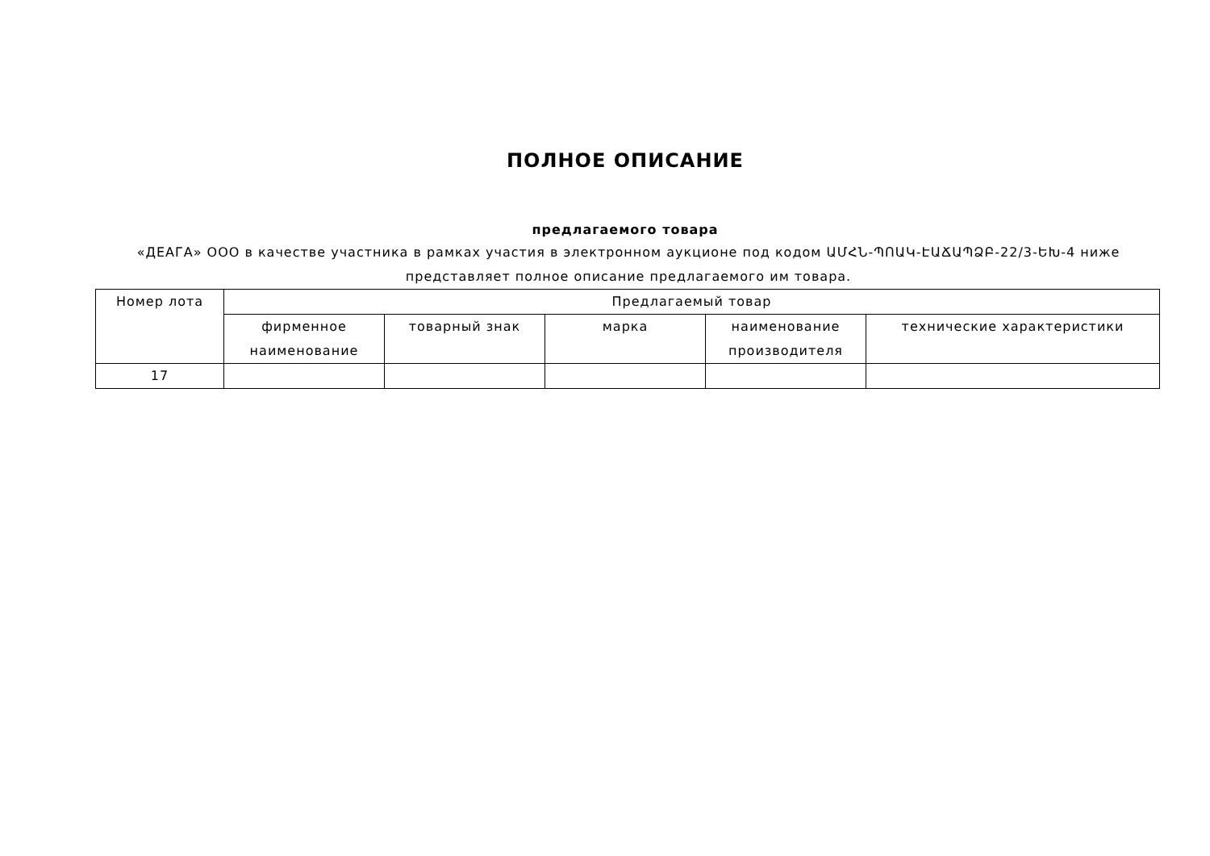ПОЛНОЕ ОПИСАНИЕ
предлагаемого товара
«ДЕАГА» ООО в качестве участника в рамках участия в электронном аукционе под кодом ԱՄՀՆ-ՊՈԱԿ-ԷԱՃԱՊՁԲ-22/3-ԵԽ-4 ниже представляет полное описание предлагаемого им товара.
| Номер лота | Предлагаемый товар | | | | |
| --- | --- | --- | --- | --- | --- |
| | фирменное наименование | товарный знак | марка | наименование производителя | технические характеристики |
| 17 | | | | | |